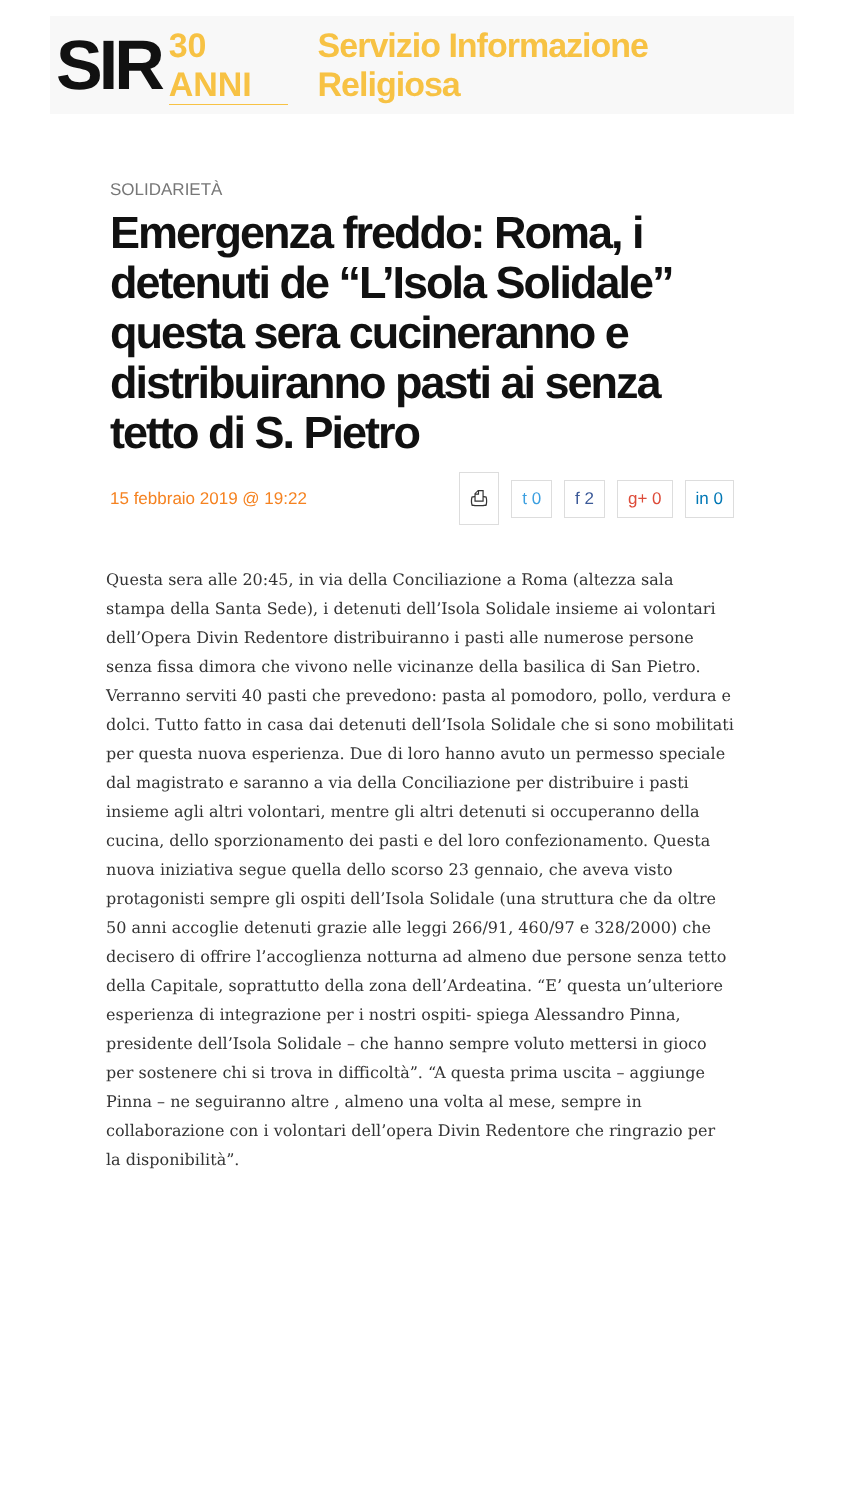SIR 30 ANNI Servizio Informazione Religiosa
SOLIDARIETÀ
Emergenza freddo: Roma, i detenuti de “L’Isola Solidale” questa sera cucineranno e distribuiranno pasti ai senza tetto di S. Pietro
15 febbraio 2019 @ 19:22 ⎙ t 0 f 2 g+ 0 in 0
Questa sera alle 20:45, in via della Conciliazione a Roma (altezza sala stampa della Santa Sede), i detenuti dell’Isola Solidale insieme ai volontari dell’Opera Divin Redentore distribuiranno i pasti alle numerose persone senza fissa dimora che vivono nelle vicinanze della basilica di San Pietro. Verranno serviti 40 pasti che prevedono: pasta al pomodoro, pollo, verdura e dolci. Tutto fatto in casa dai detenuti dell’Isola Solidale che si sono mobilitati per questa nuova esperienza. Due di loro hanno avuto un permesso speciale dal magistrato e saranno a via della Conciliazione per distribuire i pasti insieme agli altri volontari, mentre gli altri detenuti si occuperanno della cucina, dello sporzionamento dei pasti e del loro confezionamento. Questa nuova iniziativa segue quella dello scorso 23 gennaio, che aveva visto protagonisti sempre gli ospiti dell’Isola Solidale (una struttura che da oltre 50 anni accoglie detenuti grazie alle leggi 266/91, 460/97 e 328/2000) che decisero di offrire l’accoglienza notturna ad almeno due persone senza tetto della Capitale, soprattutto della zona dell’Ardeatina. “E’ questa un’ulteriore esperienza di integrazione per i nostri ospiti- spiega Alessandro Pinna, presidente dell’Isola Solidale – che hanno sempre voluto mettersi in gioco per sostenere chi si trova in difficoltà”. “A questa prima uscita – aggiunge Pinna – ne seguiranno altre , almeno una volta al mese, sempre in collaborazione con i volontari dell’opera Divin Redentore che ringrazio per la disponibilità”.